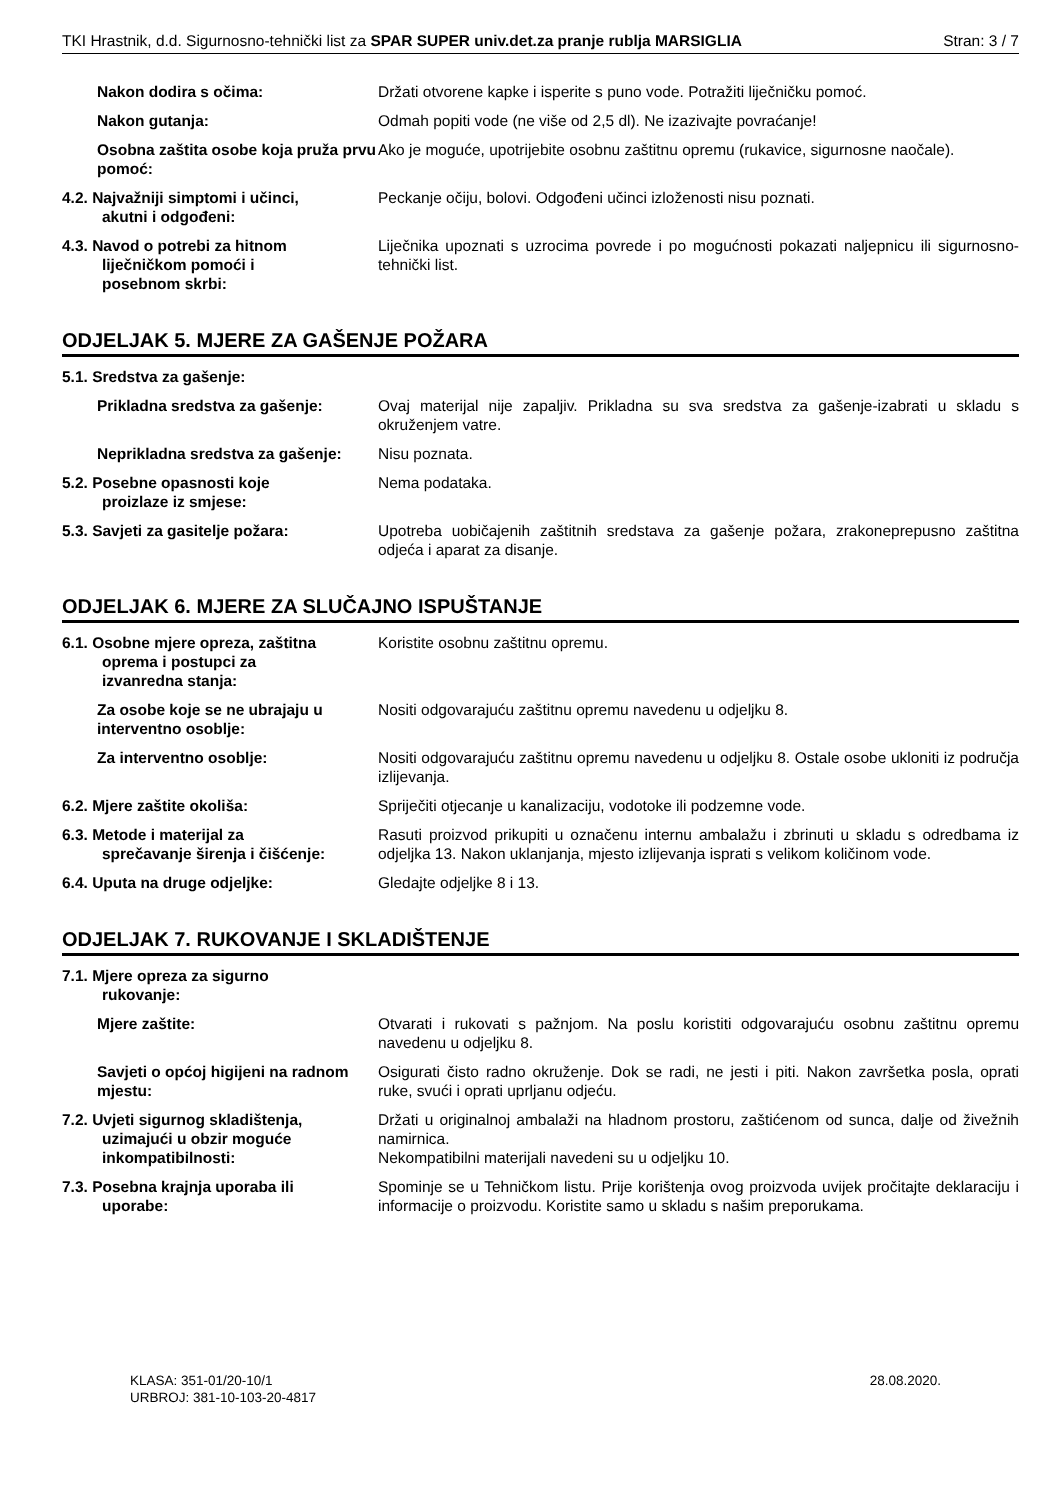TKI Hrastnik, d.d. Sigurnosno-tehnički list za SPAR SUPER univ.det.za pranje rublja MARSIGLIA Stran: 3 / 7
Nakon dodira s očima: Držati otvorene kapke i isperite s puno vode. Potražiti liječničku pomoć.
Nakon gutanja: Odmah popiti vode (ne više od 2,5 dl). Ne izazivajte povraćanje!
Osobna zaštita osobe koja pruža prvu pomoć:
Ako je moguće, upotrijebite osobnu zaštitnu opremu (rukavice, sigurnosne naočale).
4.2. Najvažniji simptomi i učinci,
akutni i odgođeni:
Peckanje očiju, bolovi. Odgođeni učinci izloženosti nisu poznati.
4.3. Navod o potrebi za hitnom
liječničkom pomoći i
posebnom skrbi:
Liječnika upoznati s uzrocima povrede i po mogućnosti pokazati naljepnicu ili sigurnosno-tehnički list.
ODJELJAK 5. MJERE ZA GAŠENJE POŽARA
5.1. Sredstva za gašenje:
Prikladna sredstva za gašenje: Ovaj materijal nije zapaljiv. Prikladna su sva sredstva za gašenje-izabrati u skladu s okruženjem vatre.
Neprikladna sredstva za gašenje:
Nisu poznata.
5.2. Posebne opasnosti koje
proizlaze iz smjese:
Nema podataka.
5.3. Savjeti za gasitelje požara: Upotreba uobičajenih zaštitnih sredstava za gašenje požara, zrakoneprepusno zaštitna odjeća i aparat za disanje.
ODJELJAK 6. MJERE ZA SLUČAJNO ISPUŠTANJE
6.1. Osobne mjere opreza, zaštitna
oprema i postupci za
izvanredna stanja:
Koristite osobnu zaštitnu opremu.
Za osobe koje se ne ubrajaju u interventno osoblje:
Nositi odgovarajuću zaštitnu opremu navedenu u odjeljku 8.
Za interventno osoblje: Nositi odgovarajuću zaštitnu opremu navedenu u odjeljku 8. Ostale osobe ukloniti iz područja izlijevanja.
6.2. Mjere zaštite okoliša: Spriječiti otjecanje u kanalizaciju, vodotoke ili podzemne vode.
6.3. Metode i materijal za
sprečavanje širenja i čišćenje:
Rasuti proizvod prikupiti u označenu internu ambalažu i zbrinuti u skladu s odredbama iz odjeljka 13. Nakon uklanjanja, mjesto izlijevanja isprati s velikom količinom vode.
6.4. Uputa na druge odjeljke: Gledajte odjeljke 8 i 13.
ODJELJAK 7. RUKOVANJE I SKLADIŠTENJE
7.1. Mjere opreza za sigurno
rukovanje:
Mjere zaštite: Otvarati i rukovati s pažnjom. Na poslu koristiti odgovarajuću osobnu zaštitnu opremu navedenu u odjeljku 8.
Savjeti o općoj higijeni na radnom mjestu:
Osigurati čisto radno okruženje. Dok se radi, ne jesti i piti. Nakon završetka posla, oprati ruke, svući i oprati uprljanu odjeću.
7.2. Uvjeti sigurnog skladištenja,
uzimajući u obzir moguće
inkompatibilnosti:
Držati u originalnoj ambalaži na hladnom prostoru, zaštićenom od sunca, dalje od živežnih namirnica.
Nekompatibilni materijali navedeni su u odjeljku 10.
7.3. Posebna krajnja uporaba ili
uporabe:
Spominje se u Tehničkom listu. Prije korištenja ovog proizvoda uvijek pročitajte deklaraciju i informacije o proizvodu. Koristite samo u skladu s našim preporukama.
KLASA: 351-01/20-10/1
URBROJ: 381-10-103-20-4817
28.08.2020.